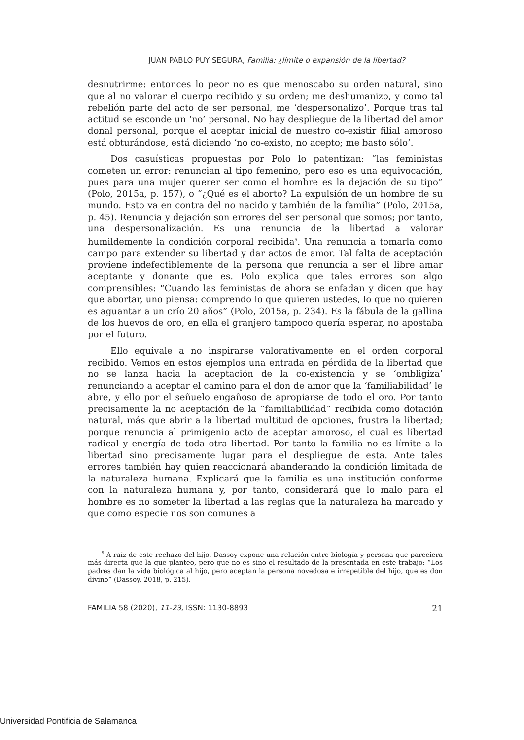JUAN PABLO PUY SEGURA, Familia: ¿límite o expansión de la libertad?
desnutrirme: entonces lo peor no es que menoscabo su orden natural, sino que al no valorar el cuerpo recibido y su orden; me deshumanizo, y como tal rebelión parte del acto de ser personal, me ‘despersonalizo’. Porque tras tal actitud se esconde un ‘no’ personal. No hay despliegue de la libertad del amor donal personal, porque el aceptar inicial de nuestro co-existir filial amoroso está obturándose, está diciendo ‘no co-existo, no acepto; me basto sólo’.
Dos casuísticas propuestas por Polo lo patentizan: “las feministas cometen un error: renuncian al tipo femenino, pero eso es una equivocación, pues para una mujer querer ser como el hombre es la dejación de su tipo” (Polo, 2015a, p. 157), o “¿Qué es el aborto? La expulsión de un hombre de su mundo. Esto va en contra del no nacido y también de la familia” (Polo, 2015a, p. 45). Renuncia y dejación son errores del ser personal que somos; por tanto, una despersonalización. Es una renuncia de la libertad a valorar humildemente la condición corporal recibida<sup>5</sup>. Una renuncia a tomarla como campo para extender su libertad y dar actos de amor. Tal falta de aceptación proviene indefectiblemente de la persona que renuncia a ser el libre amar aceptante y donante que es. Polo explica que tales errores son algo comprensibles: “Cuando las feministas de ahora se enfadan y dicen que hay que abortar, uno piensa: comprendo lo que quieren ustedes, lo que no quieren es aguantar a un crío 20 años” (Polo, 2015a, p. 234). Es la fábula de la gallina de los huevos de oro, en ella el granjero tampoco quería esperar, no apostaba por el futuro.
Ello equivale a no inspirarse valorativamente en el orden corporal recibido. Vemos en estos ejemplos una entrada en pérdida de la libertad que no se lanza hacia la aceptación de la co-existencia y se ‘ombligiza’ renunciando a aceptar el camino para el don de amor que la ‘familiabilidad’ le abre, y ello por el señuelo engañoso de apropiarse de todo el oro. Por tanto precisamente la no aceptación de la “familiabilidad” recibida como dotación natural, más que abrir a la libertad multitud de opciones, frustra la libertad; porque renuncia al primigenio acto de aceptar amoroso, el cual es libertad radical y energía de toda otra libertad. Por tanto la familia no es límite a la libertad sino precisamente lugar para el despliegue de esta. Ante tales errores también hay quien reaccionará abanderando la condición limitada de la naturaleza humana. Explicará que la familia es una institución conforme con la naturaleza humana y, por tanto, considerará que lo malo para el hombre es no someter la libertad a las reglas que la naturaleza ha marcado y que como especie nos son comunes a
<sup>5</sup> A raíz de este rechazo del hijo, Dassoy expone una relación entre biología y persona que pareciera más directa que la que planteo, pero que no es sino el resultado de la presentada en este trabajo: “Los padres dan la vida biológica al hijo, pero aceptan la persona novedosa e irrepetible del hijo, que es don divino” (Dassoy, 2018, p. 215).
FAMILIA 58 (2020), 11-23, ISSN: 1130-8893 21
Universidad Pontificia de Salamanca